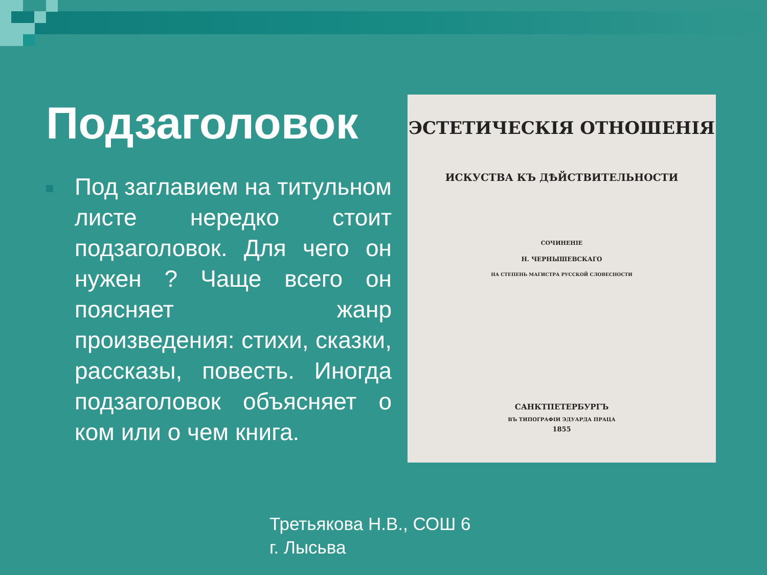Подзаголовок
Под заглавием на титульном листе нередко стоит подзаголовок. Для чего он нужен ? Чаще всего он поясняет жанр произведения: стихи, сказки, рассказы, повесть. Иногда подзаголовок объясняет о ком или о чем книга.
ЭСТЕТИЧЕСКІЯ ОТНОШЕНІЯ
ИСКУСТВА КЪ ДѢЙСТВИТЕЛЬНОСТИ
СОЧИНЕНІЕ
Н. ЧЕРНЫШЕВСКАГО
НА СТЕПЕНЬ МАГИСТРА РУССКОЙ СЛОВЕСНОСТИ
САНКТПЕТЕРБУРГЪ
ВЪ ТИПОГРАФІИ ЭДУАРДА ПРАЦА
1855
Третьякова Н.В., СОШ 6
г. Лысьва